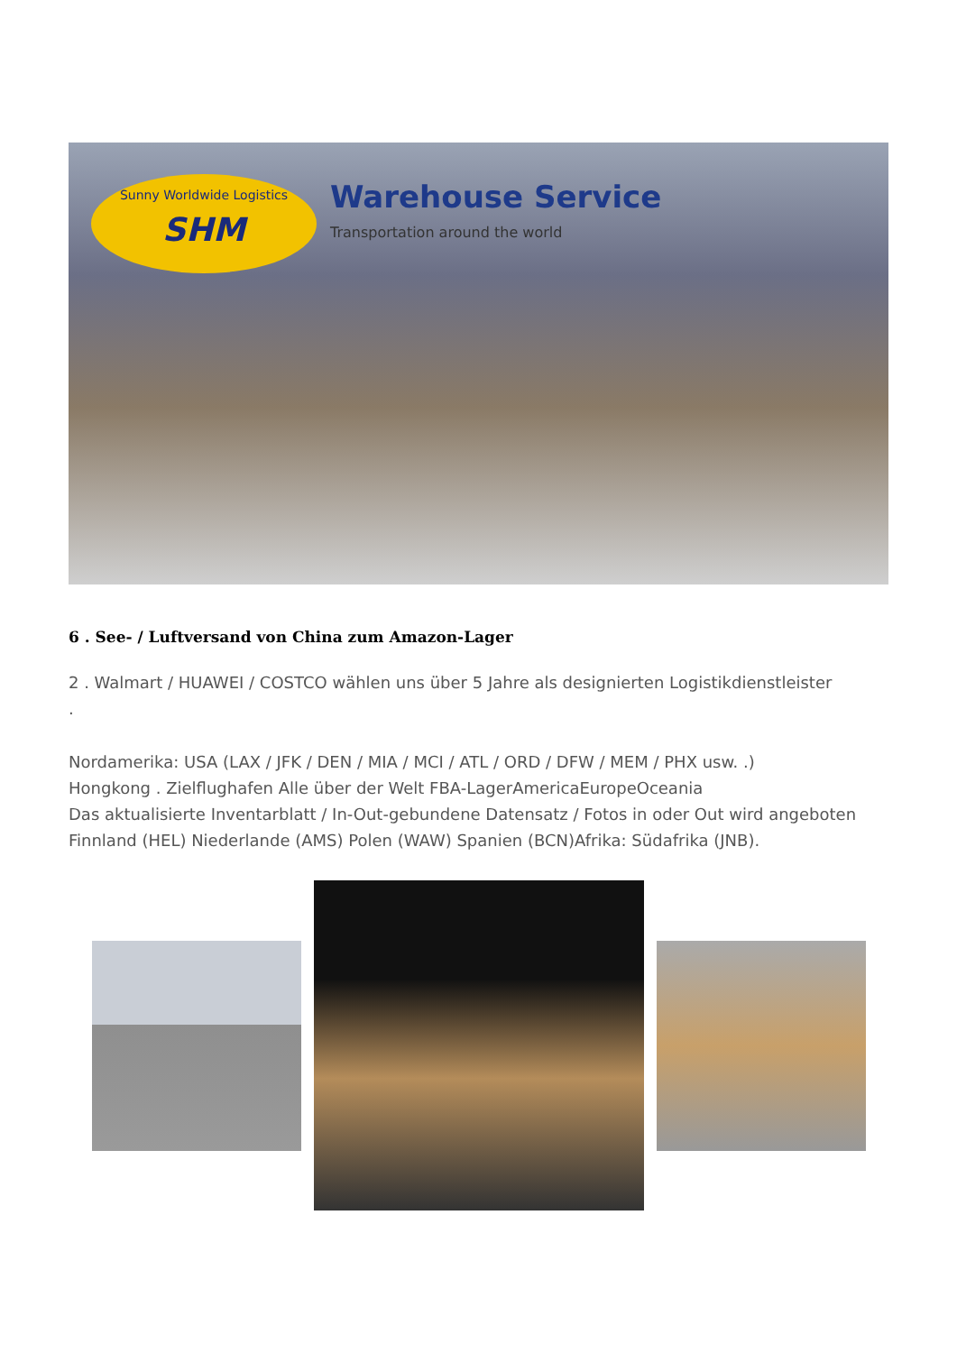Sunny Worldwide Logistics
SHM
Warehouse Service
Transportation around the world
6 . See- / Luftversand von China zum Amazon-Lager
2 . Walmart / HUAWEI / COSTCO wählen uns über 5 Jahre als designierten Logistikdienstleister
.
Nordamerika: USA (LAX / JFK / DEN / MIA / MCI / ATL / ORD / DFW / MEM / PHX usw. .)
Hongkong . Zielflughafen Alle über der Welt FBA-LagerAmericaEuropeOceania
Das aktualisierte Inventarblatt / In-Out-gebundene Datensatz / Fotos in oder Out wird angeboten
Finnland (HEL) Niederlande (AMS) Polen (WAW) Spanien (BCN)Afrika: Südafrika (JNB).